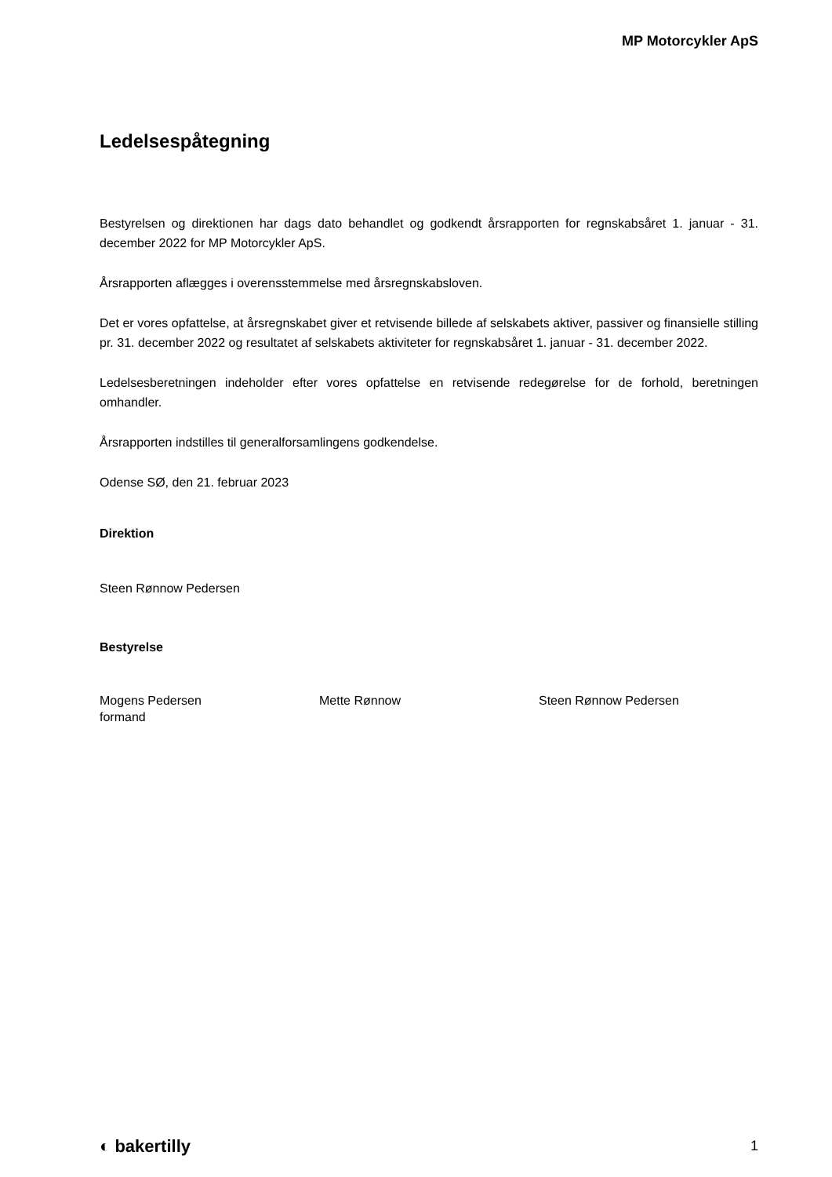MP Motorcykler ApS
Ledelsespåtegning
Bestyrelsen og direktionen har dags dato behandlet og godkendt årsrapporten for regnskabsåret 1. januar - 31. december 2022 for MP Motorcykler ApS.
Årsrapporten aflægges i overensstemmelse med årsregnskabsloven.
Det er vores opfattelse, at årsregnskabet giver et retvisende billede af selskabets aktiver, passiver og finansielle stilling pr. 31. december 2022 og resultatet af selskabets aktiviteter for regnskabsåret 1. januar - 31. december 2022.
Ledelsesberetningen indeholder efter vores opfattelse en retvisende redegørelse for de forhold, beretningen omhandler.
Årsrapporten indstilles til generalforsamlingens godkendelse.
Odense SØ, den 21. februar 2023
Direktion
Steen Rønnow Pedersen
Bestyrelse
Mogens Pedersen
formand
Mette Rønnow Steen Rønnow Pedersen
◐ bakertilly 1